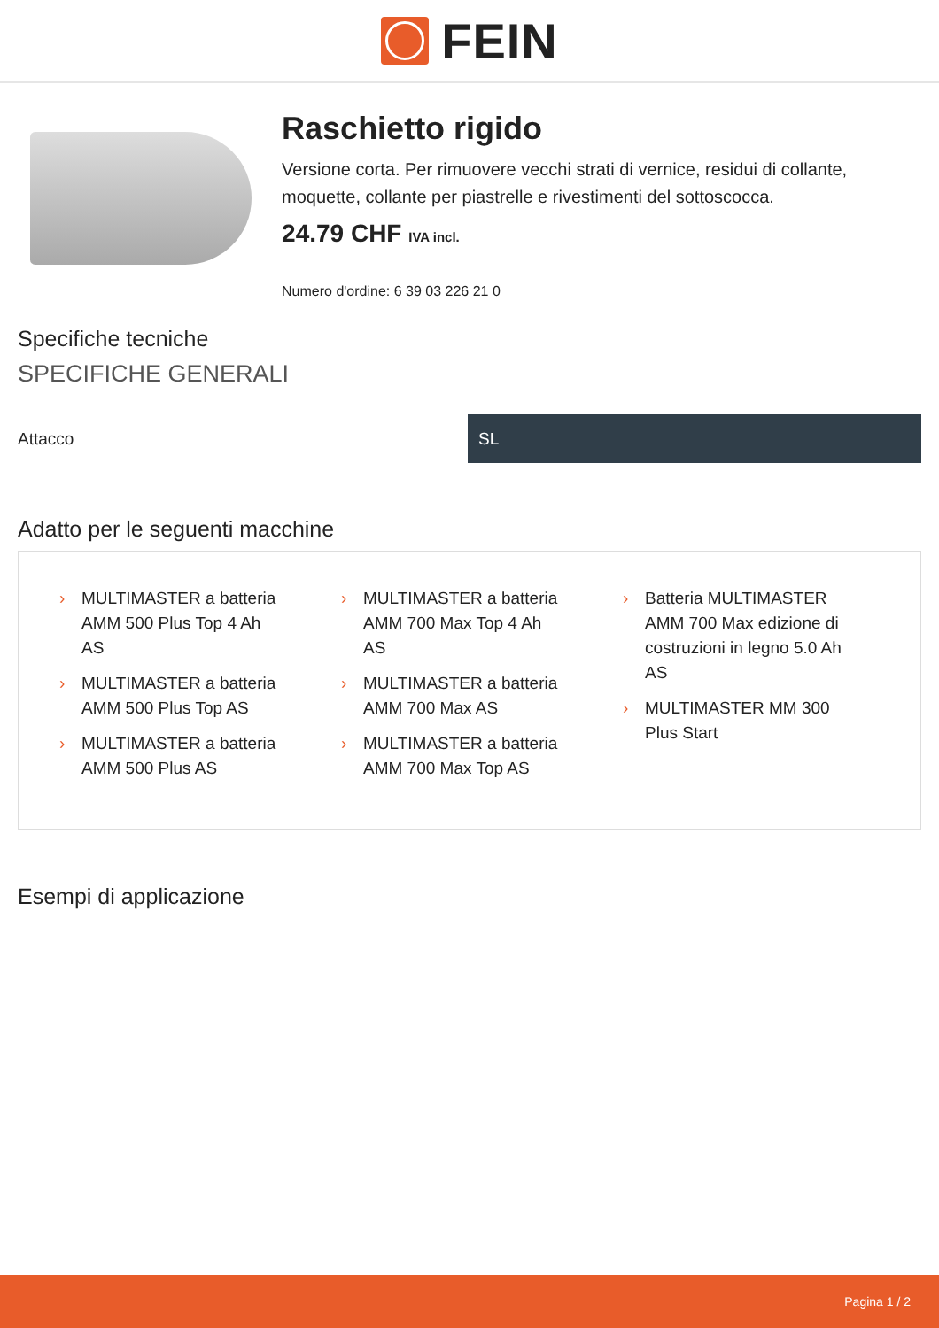FEIN
Raschietto rigido
Versione corta. Per rimuovere vecchi strati di vernice, residui di collante, moquette, collante per piastrelle e rivestimenti del sottoscocca.
24.79 CHF IVA incl.
Numero d'ordine: 6 39 03 226 21 0
Specifiche tecniche
SPECIFICHE GENERALI
| Attacco | SL |
Adatto per le seguenti macchine
› MULTIMASTER a batteria AMM 500 Plus Top 4 Ah AS
› MULTIMASTER a batteria AMM 500 Plus Top AS
› MULTIMASTER a batteria AMM 500 Plus AS
› MULTIMASTER a batteria AMM 700 Max Top 4 Ah AS
› MULTIMASTER a batteria AMM 700 Max AS
› MULTIMASTER a batteria AMM 700 Max Top AS
› Batteria MULTIMASTER AMM 700 Max edizione di costruzioni in legno 5.0 Ah AS
› MULTIMASTER MM 300 Plus Start
Esempi di applicazione
Pagina 1 / 2